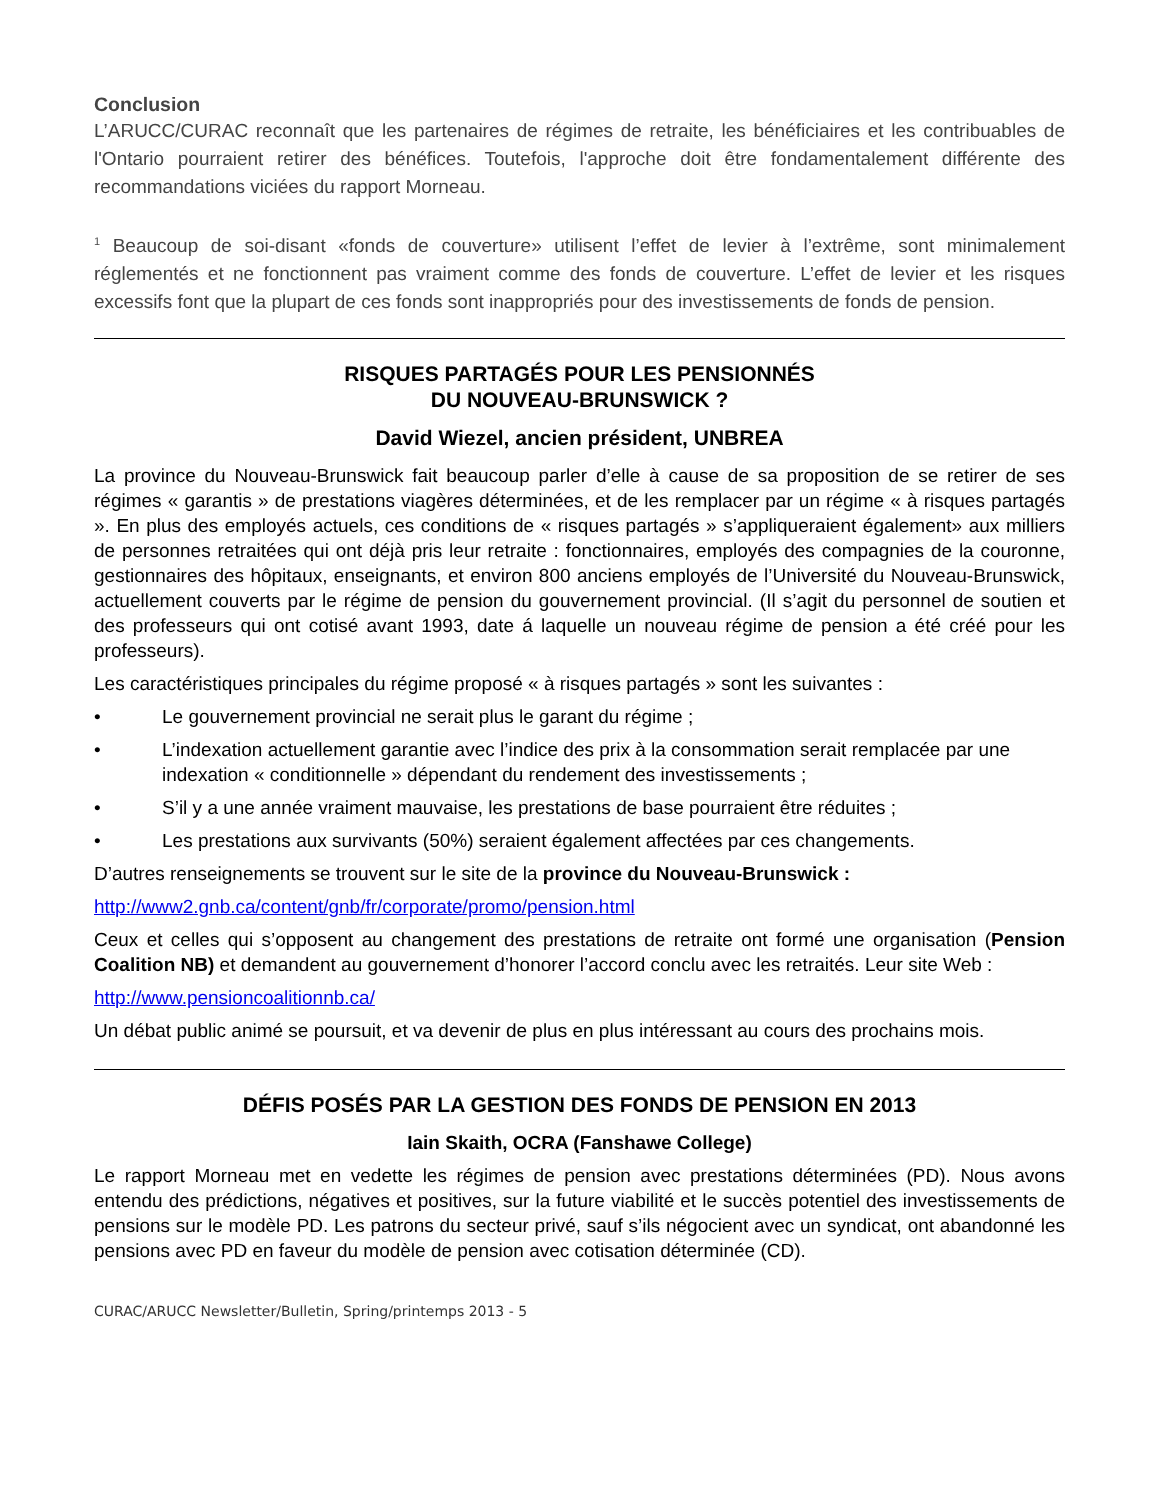Conclusion
L’ARUCC/CURAC reconnaît que les partenaires de régimes de retraite, les bénéficiaires et les contribuables de l'Ontario pourraient retirer des bénéfices. Toutefois, l'approche doit être fondamentalement différente des recommandations viciées du rapport Morneau.
<sup>1</sup> Beaucoup de soi-disant «fonds de couverture» utilisent l’effet de levier à l’extrême, sont minimalement réglementés et ne fonctionnent pas vraiment comme des fonds de couverture. L’effet de levier et les risques excessifs font que la plupart de ces fonds sont inappropriés pour des investissements de fonds de pension.
RISQUES PARTAGÉS POUR LES PENSIONNÉS
DU NOUVEAU-BRUNSWICK ?
David Wiezel, ancien président, UNBREA
La province du Nouveau-Brunswick fait beaucoup parler d’elle à cause de sa proposition de se retirer de ses régimes « garantis » de prestations viagères déterminées, et de les remplacer par un régime « à risques partagés ». En plus des employés actuels, ces conditions de « risques partagés » s’appliqueraient également» aux milliers de personnes retraitées qui ont déjà pris leur retraite : fonctionnaires, employés des compagnies de la couronne, gestionnaires des hôpitaux, enseignants, et environ 800 anciens employés de l’Université du Nouveau-Brunswick, actuellement couverts par le régime de pension du gouvernement provincial. (Il s’agit du personnel de soutien et des professeurs qui ont cotisé avant 1993, date á laquelle un nouveau régime de pension a été créé pour les professeurs).
Les caractéristiques principales du régime proposé « à risques partagés » sont les suivantes :
• Le gouvernement provincial ne serait plus le garant du régime ;
• L’indexation actuellement garantie avec l’indice des prix à la consommation serait remplacée par une indexation « conditionnelle » dépendant du rendement des investissements ;
• S’il y a une année vraiment mauvaise, les prestations de base pourraient être réduites ;
• Les prestations aux survivants (50%) seraient également affectées par ces changements.
D’autres renseignements se trouvent sur le site de la province du Nouveau-Brunswick :
http://www2.gnb.ca/content/gnb/fr/corporate/promo/pension.html
Ceux et celles qui s’opposent au changement des prestations de retraite ont formé une organisation (Pension Coalition NB) et demandent au gouvernement d’honorer l’accord conclu avec les retraités. Leur site Web :
http://www.pensioncoalitionnb.ca/
Un débat public animé se poursuit, et va devenir de plus en plus intéressant au cours des prochains mois.
DÉFIS POSÉS PAR LA GESTION DES FONDS DE PENSION EN 2013
Iain Skaith, OCRA (Fanshawe College)
Le rapport Morneau met en vedette les régimes de pension avec prestations déterminées (PD). Nous avons entendu des prédictions, négatives et positives, sur la future viabilité et le succès potentiel des investissements de pensions sur le modèle PD. Les patrons du secteur privé, sauf s’ils négocient avec un syndicat, ont abandonné les pensions avec PD en faveur du modèle de pension avec cotisation déterminée (CD).
CURAC/ARUCC Newsletter/Bulletin, Spring/printemps 2013 - 5